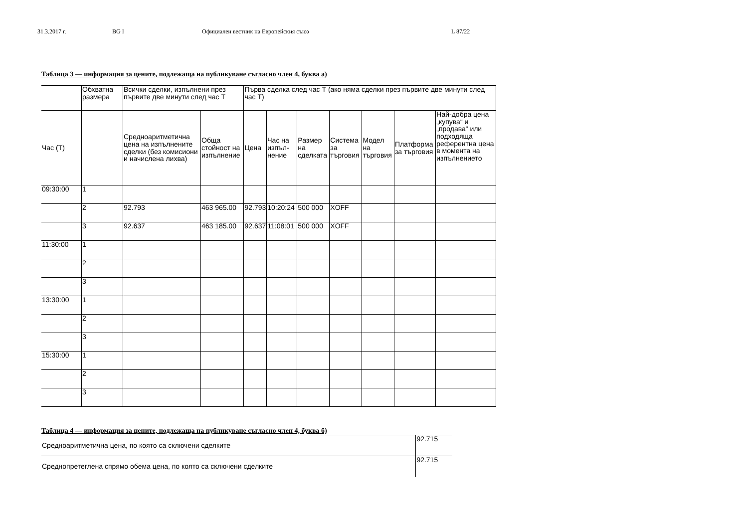31.3.2017 г. BG I Официален вестник на Европейския съюз L 87/22
Таблица 3 — информация за цените, подлежаща на публикуване съгласно член 4, буква а)
| | Обхватна размера | Всички сделки, изпълнени през първите две минути след час Т | | Първа сделка след час Т (ако няма сделки през първите две минути след час Т) | | | | | | |
| Час (Т) | | Средноаритметична цена на изпълнените сделки (без комисиони и начислена лихва) | Обща стойност на изпълнение | Цена | Час на изпъл-нение | Размер на сделката | Система за търговия | Модел на търговия | Платформа за търговия | Най-добра цена „купува“ и „продава“ или подходяща референтна цена в момента на изпълнението |
| 09:30:00 | 1 | | | | | | | | | |
| | 2 | 92.793 | 463 965.00 | 92.793 | 10:20:24 | 500 000 | XOFF | | | |
| | 3 | 92.637 | 463 185.00 | 92.637 | 11:08:01 | 500 000 | XOFF | | | |
| 11:30:00 | 1 | | | | | | | | | |
| | 2 | | | | | | | | | |
| | 3 | | | | | | | | | |
| 13:30:00 | 1 | | | | | | | | | |
| | 2 | | | | | | | | | |
| | 3 | | | | | | | | | |
| 15:30:00 | 1 | | | | | | | | | |
| | 2 | | | | | | | | | |
| | 3 | | | | | | | | | |
Таблица 4 — информация за цените, подлежаща на публикуване съгласно член 4, буква б)
| Средноаритметична цена, по която са сключени сделките | 92.715 |
| Средно­претеглена спрямо обема цена, по която са сключени сделките | 92.715 |